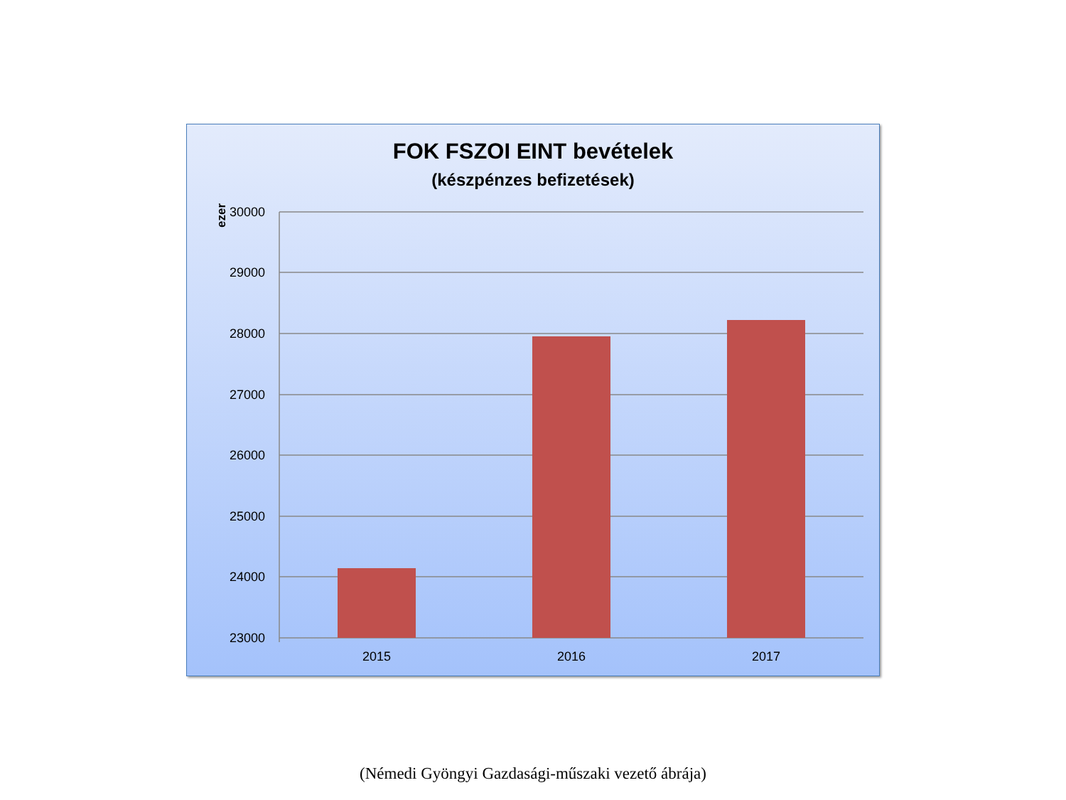FOK FSZOI EINT bevételek
(készpénzes befizetések)
ezer
30000
29000
28000
27000
26000
25000
24000
23000
2015
2016
2017
(Némedi Gyöngyi Gazdasági-műszaki vezető ábrája)